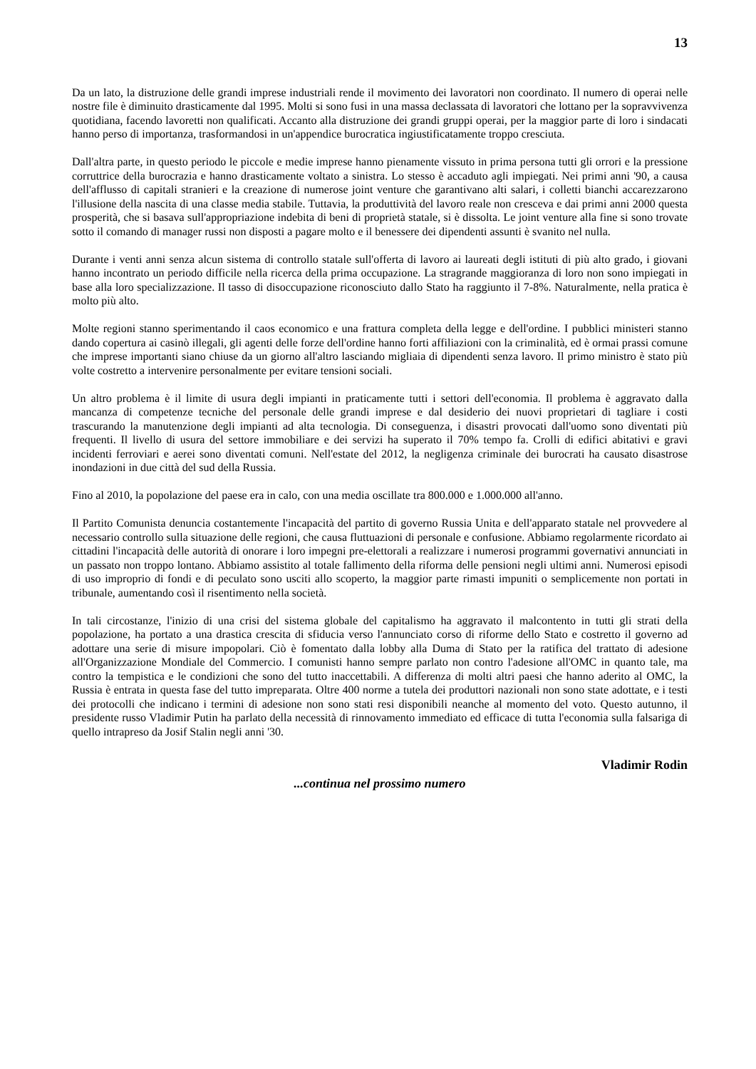13
Da un lato, la distruzione delle grandi imprese industriali rende il movimento dei lavoratori non coordinato. Il numero di operai nelle nostre file è diminuito drasticamente dal 1995. Molti si sono fusi in una massa declassata di lavoratori che lottano per la sopravvivenza quotidiana, facendo lavoretti non qualificati. Accanto alla distruzione dei grandi gruppi operai, per la maggior parte di loro i sindacati hanno perso di importanza, trasformandosi in un'appendice burocratica ingiustificatamente troppo cresciuta.
Dall'altra parte, in questo periodo le piccole e medie imprese hanno pienamente vissuto in prima persona tutti gli orrori e la pressione corruttrice della burocrazia e hanno drasticamente voltato a sinistra. Lo stesso è accaduto agli impiegati. Nei primi anni '90, a causa dell'afflusso di capitali stranieri e la creazione di numerose joint venture che garantivano alti salari, i colletti bianchi accarezzarono l'illusione della nascita di una classe media stabile. Tuttavia, la produttività del lavoro reale non cresceva e dai primi anni 2000 questa prosperità, che si basava sull'appropriazione indebita di beni di proprietà statale, si è dissolta. Le joint venture alla fine si sono trovate sotto il comando di manager russi non disposti a pagare molto e il benessere dei dipendenti assunti è svanito nel nulla.
Durante i venti anni senza alcun sistema di controllo statale sull'offerta di lavoro ai laureati degli istituti di più alto grado, i giovani hanno incontrato un periodo difficile nella ricerca della prima occupazione. La stragrande maggioranza di loro non sono impiegati in base alla loro specializzazione. Il tasso di disoccupazione riconosciuto dallo Stato ha raggiunto il 7-8%. Naturalmente, nella pratica è molto più alto.
Molte regioni stanno sperimentando il caos economico e una frattura completa della legge e dell'ordine. I pubblici ministeri stanno dando copertura ai casinò illegali, gli agenti delle forze dell'ordine hanno forti affiliazioni con la criminalità, ed è ormai prassi comune che imprese importanti siano chiuse da un giorno all'altro lasciando migliaia di dipendenti senza lavoro. Il primo ministro è stato più volte costretto a intervenire personalmente per evitare tensioni sociali.
Un altro problema è il limite di usura degli impianti in praticamente tutti i settori dell'economia. Il problema è aggravato dalla mancanza di competenze tecniche del personale delle grandi imprese e dal desiderio dei nuovi proprietari di tagliare i costi trascurando la manutenzione degli impianti ad alta tecnologia. Di conseguenza, i disastri provocati dall'uomo sono diventati più frequenti. Il livello di usura del settore immobiliare e dei servizi ha superato il 70% tempo fa. Crolli di edifici abitativi e gravi incidenti ferroviari e aerei sono diventati comuni. Nell'estate del 2012, la negligenza criminale dei burocrati ha causato disastrose inondazioni in due città del sud della Russia.
Fino al 2010, la popolazione del paese era in calo, con una media oscillate tra 800.000 e 1.000.000 all'anno.
Il Partito Comunista denuncia costantemente l'incapacità del partito di governo Russia Unita e dell'apparato statale nel provvedere al necessario controllo sulla situazione delle regioni, che causa fluttuazioni di personale e confusione. Abbiamo regolarmente ricordato ai cittadini l'incapacità delle autorità di onorare i loro impegni pre-elettorali a realizzare i numerosi programmi governativi annunciati in un passato non troppo lontano. Abbiamo assistito al totale fallimento della riforma delle pensioni negli ultimi anni. Numerosi episodi di uso improprio di fondi e di peculato sono usciti allo scoperto, la maggior parte rimasti impuniti o semplicemente non portati in tribunale, aumentando così il risentimento nella società.
In tali circostanze, l'inizio di una crisi del sistema globale del capitalismo ha aggravato il malcontento in tutti gli strati della popolazione, ha portato a una drastica crescita di sfiducia verso l'annunciato corso di riforme dello Stato e costretto il governo ad adottare una serie di misure impopolari. Ciò è fomentato dalla lobby alla Duma di Stato per la ratifica del trattato di adesione all'Organizzazione Mondiale del Commercio. I comunisti hanno sempre parlato non contro l'adesione all'OMC in quanto tale, ma contro la tempistica e le condizioni che sono del tutto inaccettabili. A differenza di molti altri paesi che hanno aderito al OMC, la Russia è entrata in questa fase del tutto impreparata. Oltre 400 norme a tutela dei produttori nazionali non sono state adottate, e i testi dei protocolli che indicano i termini di adesione non sono stati resi disponibili neanche al momento del voto. Questo autunno, il presidente russo Vladimir Putin ha parlato della necessità di rinnovamento immediato ed efficace di tutta l'economia sulla falsariga di quello intrapreso da Josif Stalin negli anni '30.
Vladimir Rodin
...continua nel prossimo numero